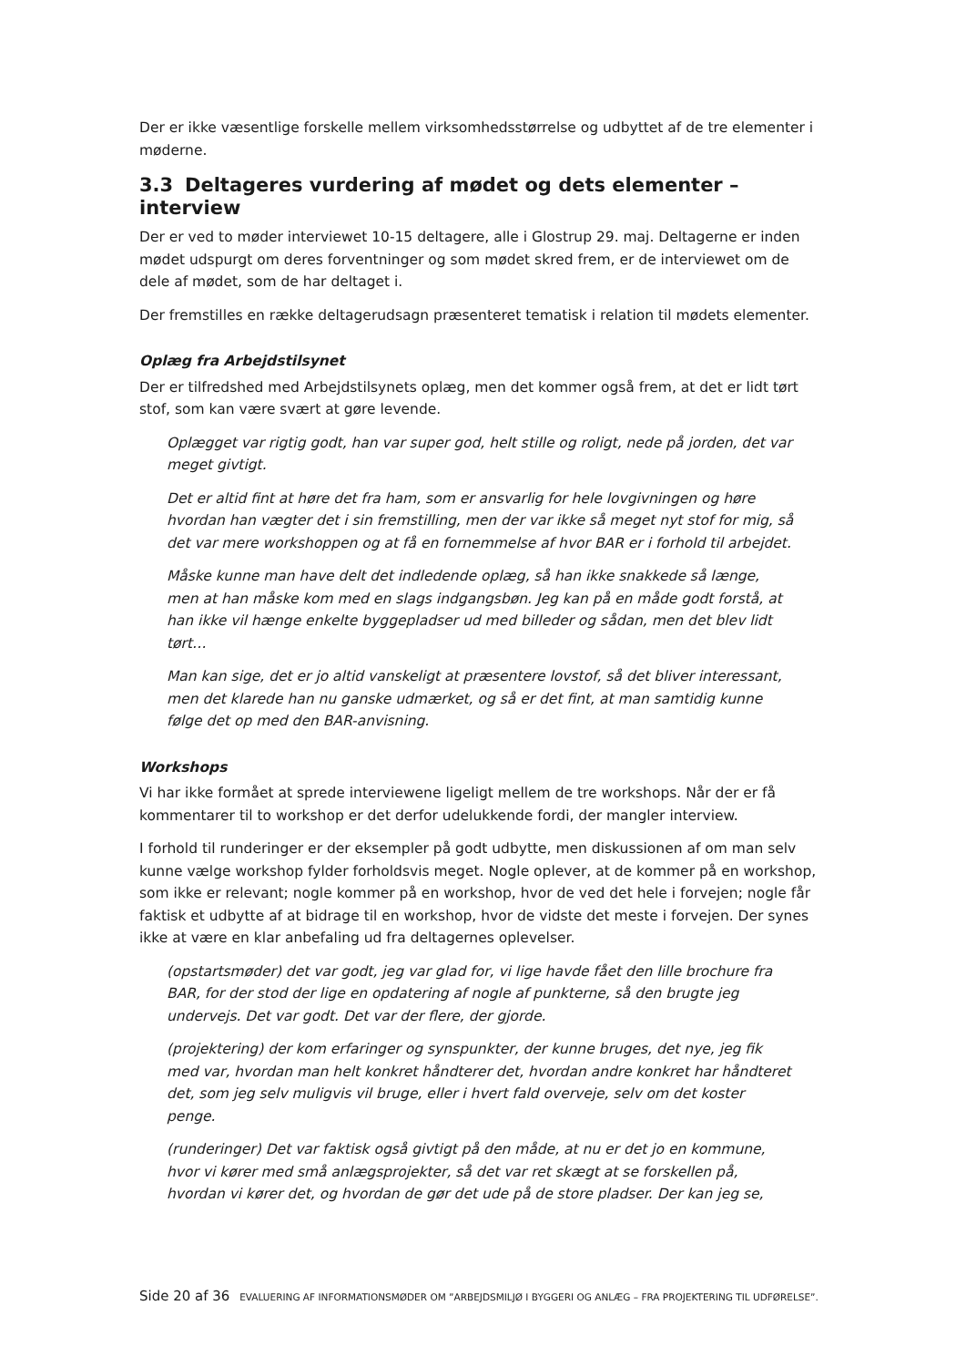Der er ikke væsentlige forskelle mellem virksomhedsstørrelse og udbyttet af de tre elementer i møderne.
3.3 Deltageres vurdering af mødet og dets elementer – interview
Der er ved to møder interviewet 10-15 deltagere, alle i Glostrup 29. maj. Deltagerne er inden mødet udspurgt om deres forventninger og som mødet skred frem, er de interviewet om de dele af mødet, som de har deltaget i.
Der fremstilles en række deltagerudsagn præsenteret tematisk i relation til mødets elementer.
Oplæg fra Arbejdstilsynet
Der er tilfredshed med Arbejdstilsynets oplæg, men det kommer også frem, at det er lidt tørt stof, som kan være svært at gøre levende.
Oplægget var rigtig godt, han var super god, helt stille og roligt, nede på jorden, det var meget givtigt.
Det er altid fint at høre det fra ham, som er ansvarlig for hele lovgivningen og høre hvordan han vægter det i sin fremstilling, men der var ikke så meget nyt stof for mig, så det var mere workshoppen og at få en fornemmelse af hvor BAR er i forhold til arbejdet.
Måske kunne man have delt det indledende oplæg, så han ikke snakkede så længe, men at han måske kom med en slags indgangsbøn. Jeg kan på en måde godt forstå, at han ikke vil hænge enkelte byggepladser ud med billeder og sådan, men det blev lidt tørt…
Man kan sige, det er jo altid vanskeligt at præsentere lovstof, så det bliver interessant, men det klarede han nu ganske udmærket, og så er det fint, at man samtidig kunne følge det op med den BAR-anvisning.
Workshops
Vi har ikke formået at sprede interviewene ligeligt mellem de tre workshops. Når der er få kommentarer til to workshop er det derfor udelukkende fordi, der mangler interview.
I forhold til runderinger er der eksempler på godt udbytte, men diskussionen af om man selv kunne vælge workshop fylder forholdsvis meget. Nogle oplever, at de kommer på en workshop, som ikke er relevant; nogle kommer på en workshop, hvor de ved det hele i forvejen; nogle får faktisk et udbytte af at bidrage til en workshop, hvor de vidste det meste i forvejen. Der synes ikke at være en klar anbefaling ud fra deltagernes oplevelser.
(opstartsmøder) det var godt, jeg var glad for, vi lige havde fået den lille brochure fra BAR, for der stod der lige en opdatering af nogle af punkterne, så den brugte jeg undervejs. Det var godt. Det var der flere, der gjorde.
(projektering) der kom erfaringer og synspunkter, der kunne bruges, det nye, jeg fik med var, hvordan man helt konkret håndterer det, hvordan andre konkret har håndteret det, som jeg selv muligvis vil bruge, eller i hvert fald overveje, selv om det koster penge.
(runderinger) Det var faktisk også givtigt på den måde, at nu er det jo en kommune, hvor vi kører med små anlægsprojekter, så det var ret skægt at se forskellen på, hvordan vi kører det, og hvordan de gør det ude på de store pladser. Der kan jeg se,
Side 20 af 36 EVALUERING AF INFORMATIONSMØDER OM ”ARBEJDSMILJØ I BYGGERI OG ANLÆG – FRA PROJEKTERING TIL UDFØRELSE”.